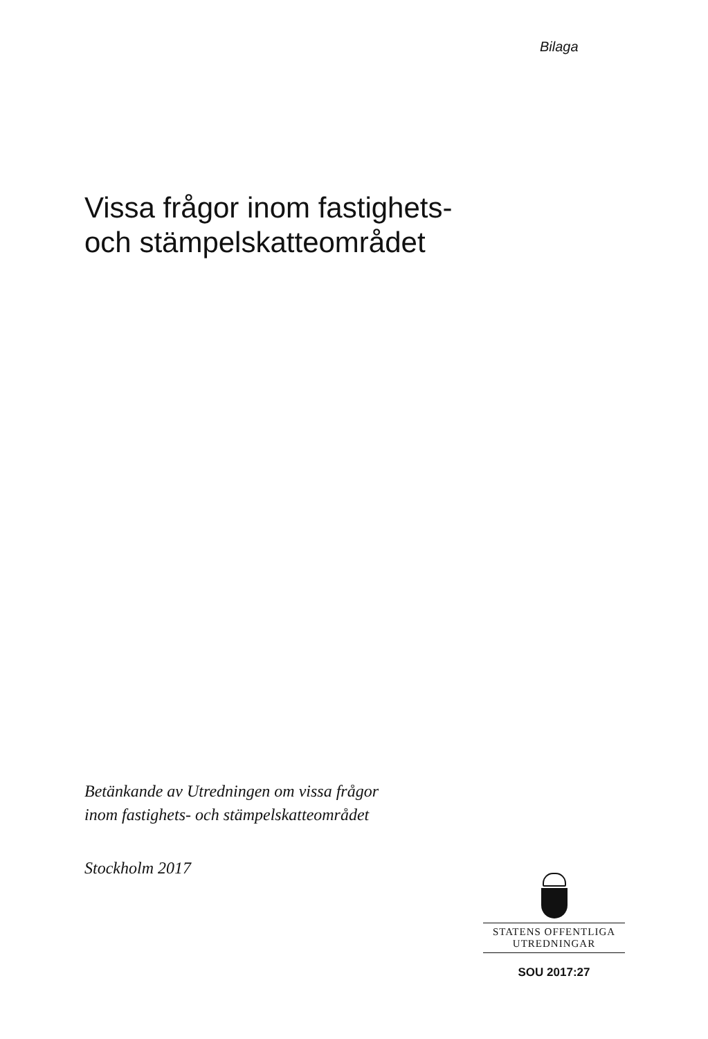Bilaga
Vissa frågor inom fastighets-
och stämpelskatteområdet
Betänkande av Utredningen om vissa frågor
inom fastighets- och stämpelskatteområdet
Stockholm 2017
STATENS OFFENTLIGA
UTREDNINGAR
SOU 2017:27